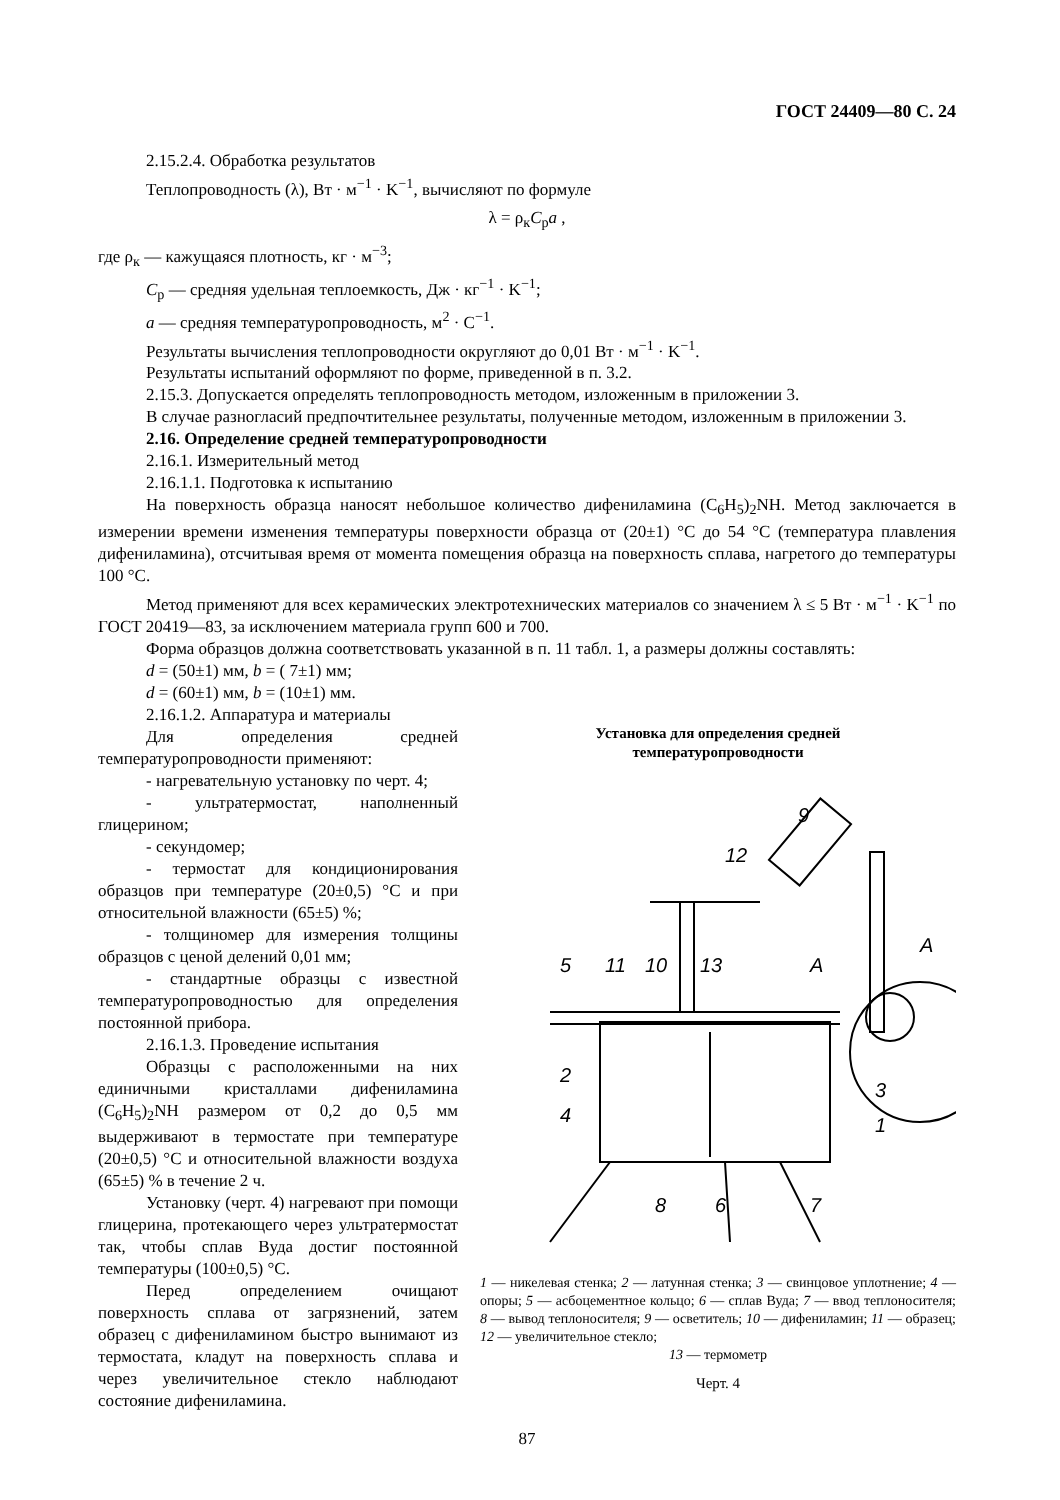ГОСТ 24409—80 С. 24
2.15.2.4. Обработка результатов
Теплопроводность (λ), Вт · м<sup>−1</sup> · K<sup>−1</sup>, вычисляют по формуле
λ = ρ<sub>к</sub>C<sub>р</sub>a ,
где ρ<sub>к</sub> — кажущаяся плотность, кг · м<sup>−3</sup>;
C<sub>р</sub> — средняя удельная теплоемкость, Дж · кг<sup>−1</sup> · K<sup>−1</sup>;
a — средняя температуропроводность, м<sup>2</sup> · С<sup>−1</sup>.
Результаты вычисления теплопроводности округляют до 0,01 Вт · м<sup>−1</sup> · K<sup>−1</sup>.
Результаты испытаний оформляют по форме, приведенной в п. 3.2.
2.15.3. Допускается определять теплопроводность методом, изложенным в приложении 3.
В случае разногласий предпочтительнее результаты, полученные методом, изложенным в приложении 3.
2.16. Определение средней температуропроводности
2.16.1. Измерительный метод
2.16.1.1. Подготовка к испытанию
На поверхность образца наносят небольшое количество дифениламина (C<sub>6</sub>H<sub>5</sub>)<sub>2</sub>NH. Метод заключается в измерении времени изменения температуры поверхности образца от (20±1) °С до 54 °С (температура плавления дифениламина), отсчитывая время от момента помещения образца на поверхность сплава, нагретого до температуры 100 °С.
Метод применяют для всех керамических электротехнических материалов со значением λ ≤ 5 Вт · м<sup>−1</sup> · K<sup>−1</sup> по ГОСТ 20419—83, за исключением материала групп 600 и 700.
Форма образцов должна соответствовать указанной в п. 11 табл. 1, а размеры должны составлять:
d = (50±1) мм, b = ( 7±1) мм;
d = (60±1) мм, b = (10±1) мм.
2.16.1.2. Аппаратура и материалы
Для определения средней температуропроводности применяют:
- нагревательную установку по черт. 4;
- ультратермостат, наполненный глицерином;
- секундомер;
- термостат для кондиционирования образцов при температуре (20±0,5) °С и при относительной влажности (65±5) %;
- толщиномер для измерения толщины образцов с ценой делений 0,01 мм;
- стандартные образцы с известной температуропроводностью для определения постоянной прибора.
2.16.1.3. Проведение испытания
Образцы с расположенными на них единичными кристаллами дифениламина (C<sub>6</sub>H<sub>5</sub>)<sub>2</sub>NH размером от 0,2 до 0,5 мм выдерживают в термостате при температуре (20±0,5) °С и относительной влажности воздуха (65±5) % в течение 2 ч.
Установку (черт. 4) нагревают при помощи глицерина, протекающего через ультратермостат так, чтобы сплав Вуда достиг постоянной температуры (100±0,5) °С.
Перед определением очищают поверхность сплава от загрязнений, затем образец с дифениламином быстро вынимают из термостата, кладут на поверхность сплава и через увеличительное стекло наблюдают состояние дифениламина.
Установка для определения средней
температуропроводности
9
12
5
11
10
13
A
A
2
4
8
6
7
3
1
1 — никелевая стенка; 2 — латунная стенка; 3 — свинцовое уплотнение; 4 — опоры; 5 — асбоцементное кольцо; 6 — сплав Вуда; 7 — ввод теплоносителя; 8 — вывод теплоносителя; 9 — осветитель; 10 — дифениламин; 11 — образец; 12 — увеличительное стекло;
13 — термометр
Черт. 4
87